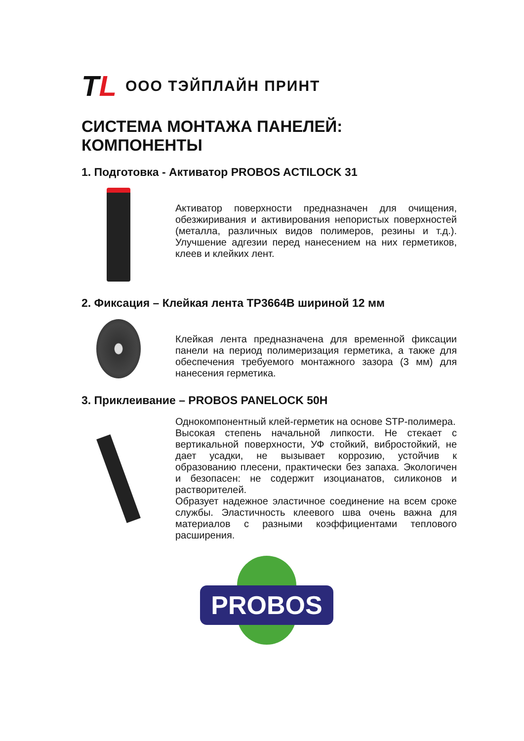TL
ООО ТЭЙПЛАЙН ПРИНТ
СИСТЕМА МОНТАЖА ПАНЕЛЕЙ: КОМПОНЕНТЫ
1. Подготовка - Активатор PROBOS ACTILOCK 31
Активатор поверхности предназначен для очищения, обезжиривания и активирования непористых поверхностей (металла, различных видов полимеров, резины и т.д.). Улучшение адгезии перед нанесением на них герметиков, клеев и клейких лент.
2. Фиксация – Клейкая лента TP3664B шириной 12 мм
Клейкая лента предназначена для временной фиксации панели на период полимеризация герметика, а также для обеспечения требуемого монтажного зазора (3 мм) для нанесения герметика.
3. Приклеивание – PROBOS PANELOCK 50H
Однокомпонентный клей-герметик на основе STP-полимера.
Высокая степень начальной липкости. Не стекает с вертикальной поверхности, УФ стойкий, вибростойкий, не дает усадки, не вызывает коррозию, устойчив к образованию плесени, практически без запаха. Экологичен и безопасен: не содержит изоцианатов, силиконов и растворителей.
Образует надежное эластичное соединение на всем сроке службы. Эластичность клеевого шва очень важна для материалов с разными коэффициентами теплового расширения.
PROBOS